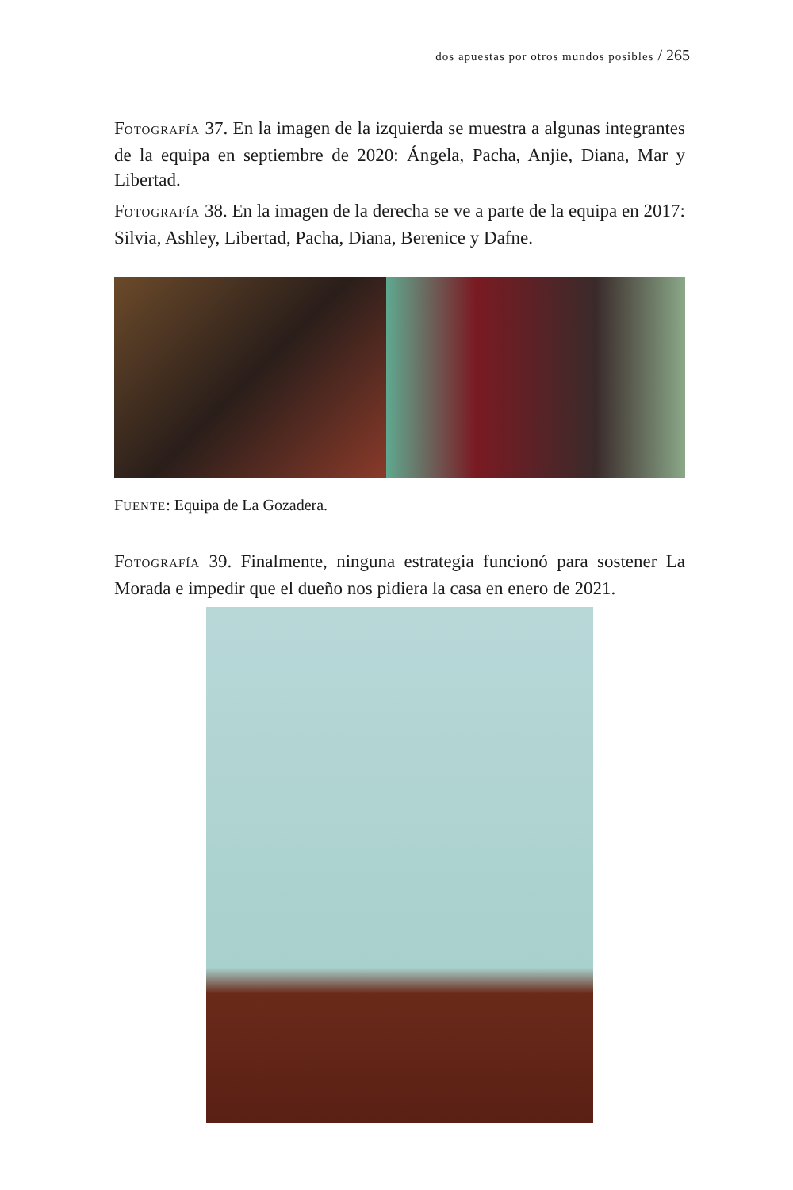dos apuestas por otros mundos posibles / 265
FOTOGRAFÍA 37. En la imagen de la izquierda se muestra a algunas integrantes de la equipa en septiembre de 2020: Ángela, Pacha, Anjie, Diana, Mar y Libertad.
FOTOGRAFÍA 38. En la imagen de la derecha se ve a parte de la equipa en 2017: Silvia, Ashley, Libertad, Pacha, Diana, Berenice y Dafne.
FUENTE: Equipa de La Gozadera.
FOTOGRAFÍA 39. Finalmente, ninguna estrategia funcionó para sostener La Morada e impedir que el dueño nos pidiera la casa en enero de 2021.